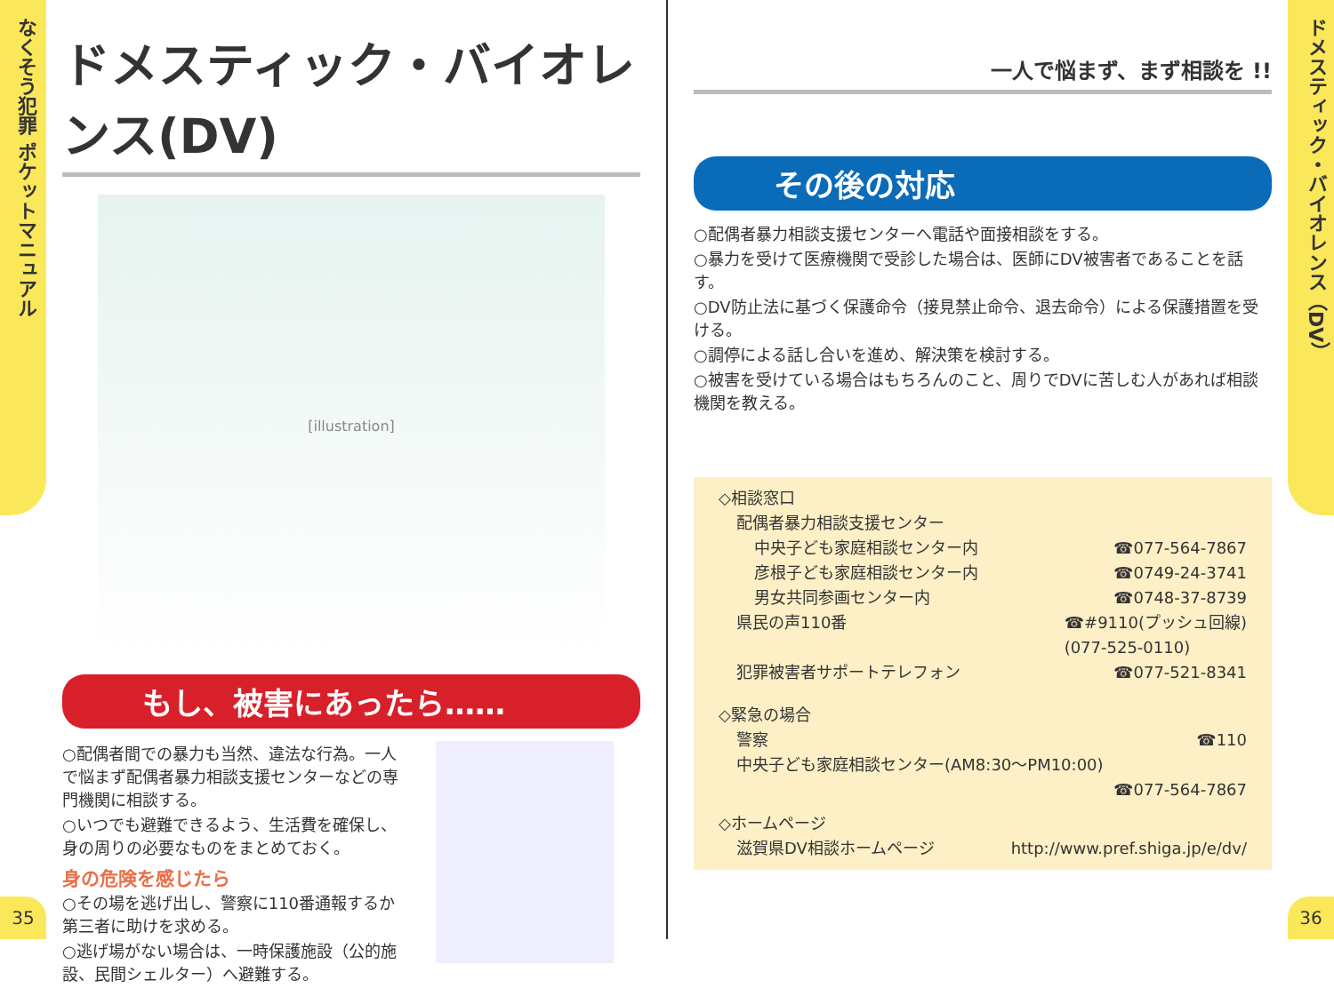なくそう犯罪 ポケットマニュアル
35
ドメスティック・バイオレンス（DV）
36
ドメスティック・バイオレンス(DV)
[illustration]
もし、被害にあったら……
○配偶者間での暴力も当然、違法な行為。一人で悩まず配偶者暴力相談支援センターなどの専門機関に相談する。
○いつでも避難できるよう、生活費を確保し、身の周りの必要なものをまとめておく。
身の危険を感じたら
○その場を逃げ出し、警察に110番通報するか第三者に助けを求める。
○逃げ場がない場合は、一時保護施設（公的施設、民間シェルター）へ避難する。
一人で悩まず、まず相談を !!
その後の対応
○配偶者暴力相談支援センターへ電話や面接相談をする。
○暴力を受けて医療機関で受診した場合は、医師にDV被害者であることを話す。
○DV防止法に基づく保護命令（接見禁止命令、退去命令）による保護措置を受ける。
○調停による話し合いを進め、解決策を検討する。
○被害を受けている場合はもちろんのこと、周りでDVに苦しむ人があれば相談機関を教える。
◇相談窓口
配偶者暴力相談支援センター
中央子ども家庭相談センター内 ☎077-564-7867
彦根子ども家庭相談センター内 ☎0749-24-3741
男女共同参画センター内 ☎0748-37-8739
県民の声110番 ☎#9110(プッシュ回線)
(077-525-0110)
犯罪被害者サポートテレフォン ☎077-521-8341
◇緊急の場合
警察 ☎110
中央子ども家庭相談センター(AM8:30〜PM10:00)
☎077-564-7867
◇ホームページ
滋賀県DV相談ホームページ http://www.pref.shiga.jp/e/dv/